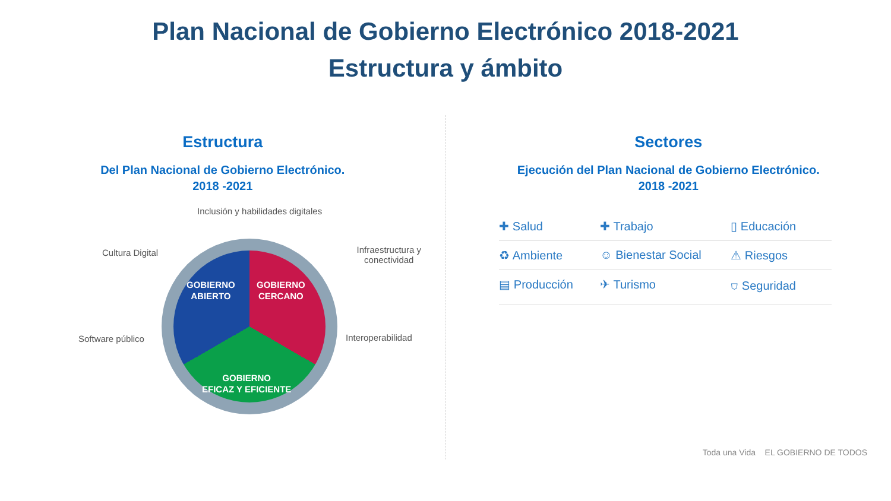Plan Nacional de Gobierno Electrónico 2018-2021
Estructura y ámbito
Estructura
Del Plan Nacional de Gobierno Electrónico.
2018 -2021
Inclusión y habilidades digitales
Cultura Digital Infraestructura y conectividad
Software público Interoperabilidad
GOBIERNO
ABIERTO
GOBIERNO
CERCANO
GOBIERNO
EFICAZ Y EFICIENTE
Sectores
Ejecución del Plan Nacional de Gobierno Electrónico.
2018 -2021
✚ Salud
✚ Trabajo
▯ Educación
♻ Ambiente
☺ Bienestar Social
⚠ Riesgos
▤ Producción
✈ Turismo
⛉ Seguridad
Toda una Vida EL GOBIERNO DE TODOS